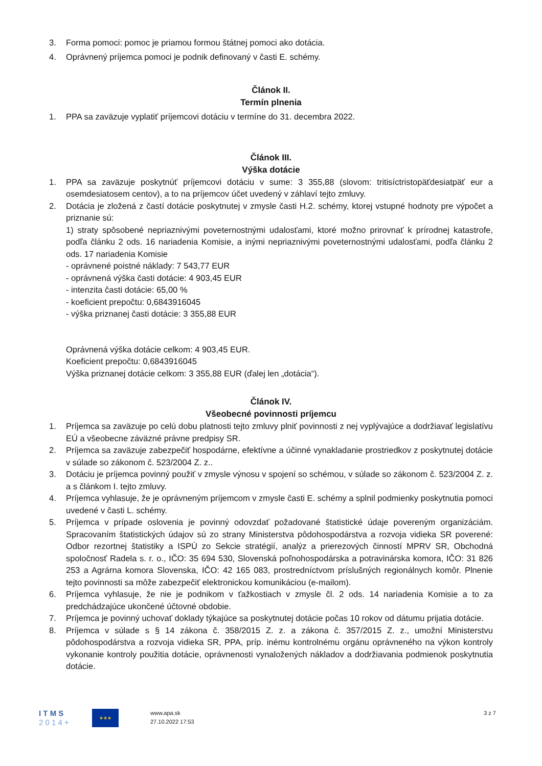3. Forma pomoci: pomoc je priamou formou štátnej pomoci ako dotácia.
4. Oprávnený príjemca pomoci je podnik definovaný v časti E. schémy.
Článok II.
Termín plnenia
1. PPA sa zaväzuje vyplatiť príjemcovi dotáciu v termíne do 31. decembra 2022.
Článok III.
Výška dotácie
1. PPA sa zaväzuje poskytnúť príjemcovi dotáciu v sume: 3 355,88 (slovom: tritisíctristopäťdesiatpäť eur a osemdesiatosem centov), a to na príjemcov účet uvedený v záhlaví tejto zmluvy.
2. Dotácia je zložená z častí dotácie poskytnutej v zmysle časti H.2. schémy, ktorej vstupné hodnoty pre výpočet a priznanie sú:
1) straty spôsobené nepriaznivými poveternostnými udalosťami, ktoré možno prirovnať k prírodnej katastrofe, podľa článku 2 ods. 16 nariadenia Komisie, a inými nepriaznivými poveternostnými udalosťami, podľa článku 2 ods. 17 nariadenia Komisie
- oprávnené poistné náklady: 7 543,77 EUR
- oprávnená výška časti dotácie: 4 903,45 EUR
- intenzita časti dotácie: 65,00 %
- koeficient prepočtu: 0,6843916045
- výška priznanej časti dotácie: 3 355,88 EUR
Oprávnená výška dotácie celkom: 4 903,45 EUR.
Koeficient prepočtu: 0,6843916045
Výška priznanej dotácie celkom: 3 355,88 EUR (ďalej len „dotácia“).
Článok IV.
Všeobecné povinnosti príjemcu
1. Príjemca sa zaväzuje po celú dobu platnosti tejto zmluvy plniť povinnosti z nej vyplývajúce a dodržiavať legislatívu EÚ a všeobecne záväzné právne predpisy SR.
2. Príjemca sa zaväzuje zabezpečiť hospodárne, efektívne a účinné vynakladanie prostriedkov z poskytnutej dotácie v súlade so zákonom č. 523/2004 Z. z..
3. Dotáciu je príjemca povinný použiť v zmysle výnosu v spojení so schémou, v súlade so zákonom č. 523/2004 Z. z. a s článkom I. tejto zmluvy.
4. Príjemca vyhlasuje, že je oprávneným príjemcom v zmysle časti E. schémy a splnil podmienky poskytnutia pomoci uvedené v časti L. schémy.
5. Príjemca v prípade oslovenia je povinný odovzdať požadované štatistické údaje povereným organizáciám. Spracovaním štatistických údajov sú zo strany Ministerstva pôdohospodárstva a rozvoja vidieka SR poverené: Odbor rezortnej štatistiky a ISPÚ zo Sekcie stratégií, analýz a prierezových činností MPRV SR, Obchodná spoločnosť Radela s. r. o., IČO: 35 694 530, Slovenská poľnohospodárska a potravinárska komora, IČO: 31 826 253 a Agrárna komora Slovenska, IČO: 42 165 083, prostredníctvom príslušných regionálnych komôr. Plnenie tejto povinnosti sa môže zabezpečiť elektronickou komunikáciou (e-mailom).
6. Príjemca vyhlasuje, že nie je podnikom v ťažkostiach v zmysle čl. 2 ods. 14 nariadenia Komisie a to za predchádzajúce ukončené účtovné obdobie.
7. Príjemca je povinný uchovať doklady týkajúce sa poskytnutej dotácie počas 10 rokov od dátumu prijatia dotácie.
8. Príjemca v súlade s § 14 zákona č. 358/2015 Z. z. a zákona č. 357/2015 Z. z., umožní Ministerstvu pôdohospodárstva a rozvoja vidieka SR, PPA, príp. inému kontrolnému orgánu oprávneného na výkon kontroly vykonanie kontroly použitia dotácie, oprávnenosti vynaložených nákladov a dodržiavania podmienok poskytnutia dotácie.
I T M S
2 0 1 4 +
★★★
www.apa.sk
27.10.2022 17:53
3 z 7